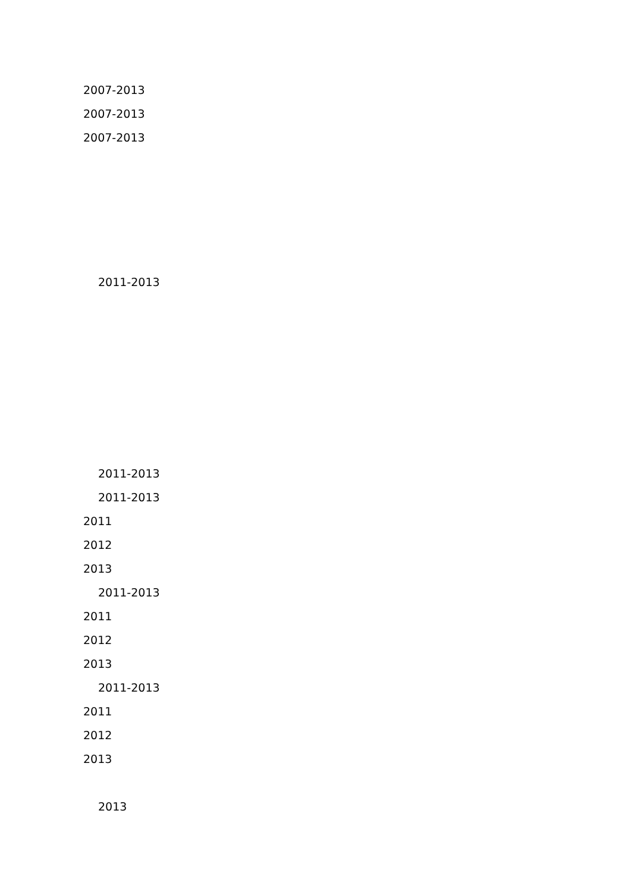2007-2013
2007-2013
2007-2013
2011-2013
2011-2013
2011-2013
2011
2012
2013
2011-2013
2011
2012
2013
2011-2013
2011
2012
2013
2013